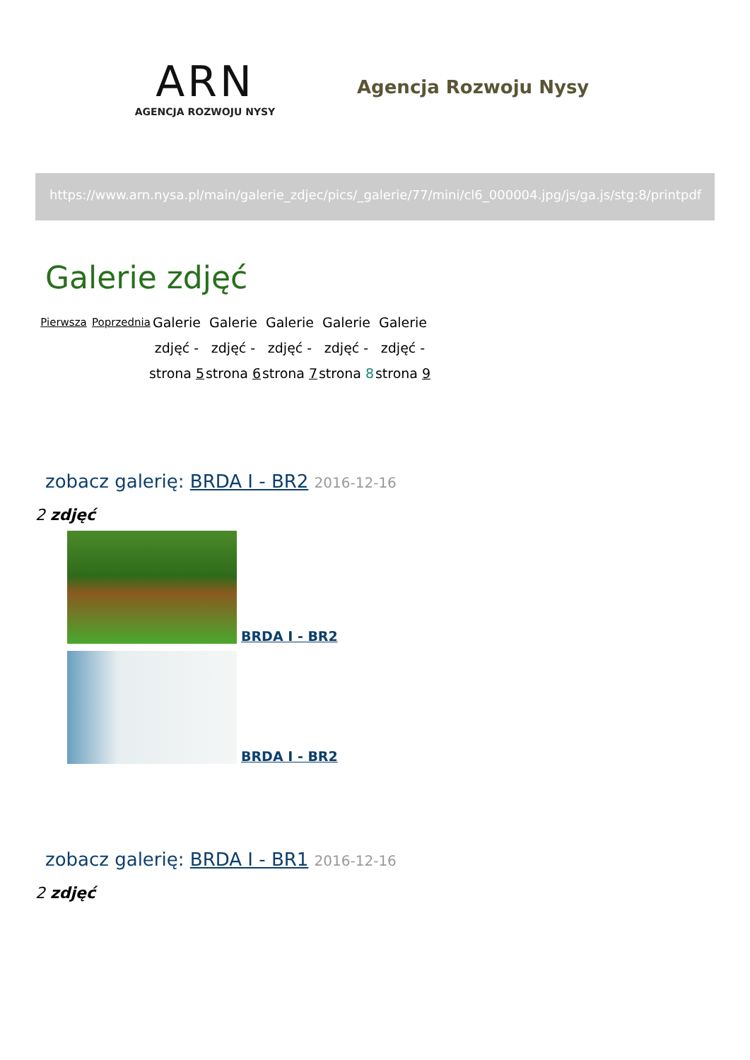ARN
AGENCJA ROZWOJU NYSY
Agencja Rozwoju Nysy
https://www.arn.nysa.pl/main/galerie_zdjec/pics/_galerie/77/mini/cl6_000004.jpg/js/ga.js/stg:8/printpdf
Galerie zdjęć
Pierwsza Poprzednia
Galerie zdjęć - strona 5
Galerie zdjęć - strona 6
Galerie zdjęć - strona 7
Galerie zdjęć - strona 8
Galerie zdjęć - strona 9
zobacz galerię: BRDA I - BR2 2016-12-16
2 zdjęć
BRDA I - BR2
BRDA I - BR2
zobacz galerię: BRDA I - BR1 2016-12-16
2 zdjęć